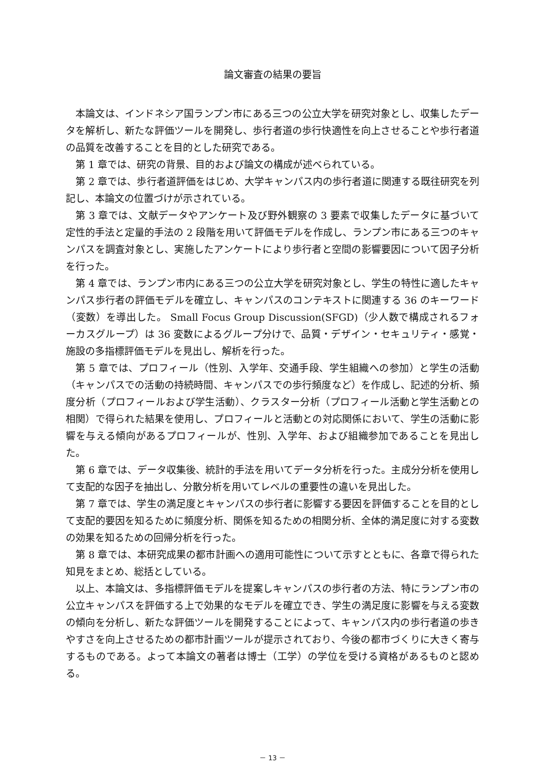論文審査の結果の要旨
本論文は、インドネシア国ランプン市にある三つの公立大学を研究対象とし、収集したデータを解析し、新たな評価ツールを開発し、歩行者道の歩行快適性を向上させることや歩行者道の品質を改善することを目的とした研究である。
第 1 章では、研究の背景、目的および論文の構成が述べられている。
第 2 章では、歩行者道評価をはじめ、大学キャンパス内の歩行者道に関連する既往研究を列記し、本論文の位置づけが示されている。
第 3 章では、文献データやアンケート及び野外観察の 3 要素で収集したデータに基づいて定性的手法と定量的手法の 2 段階を用いて評価モデルを作成し、ランプン市にある三つのキャンパスを調査対象とし、実施したアンケートにより歩行者と空間の影響要因について因子分析を行った。
第 4 章では、ランプン市内にある三つの公立大学を研究対象とし、学生の特性に適したキャンパス歩行者の評価モデルを確立し、キャンパスのコンテキストに関連する 36 のキーワード（変数）を導出した。 Small Focus Group Discussion(SFGD)（少人数で構成されるフォーカスグループ）は 36 変数によるグループ分けで、品質・デザイン・セキュリティ・感覚・施設の多指標評価モデルを見出し、解析を行った。
第 5 章では、プロフィール（性別、入学年、交通手段、学生組織への参加）と学生の活動（キャンパスでの活動の持続時間、キャンパスでの歩行頻度など）を作成し、記述的分析、頻度分析（プロフィールおよび学生活動）、クラスター分析（プロフィール活動と学生活動との相関）で得られた結果を使用し、プロフィールと活動との対応関係において、学生の活動に影響を与える傾向があるプロフィールが、性別、入学年、および組織参加であることを見出した。
第 6 章では、データ収集後、統計的手法を用いてデータ分析を行った。主成分分析を使用して支配的な因子を抽出し、分散分析を用いてレベルの重要性の違いを見出した。
第 7 章では、学生の満足度とキャンパスの歩行者に影響する要因を評価することを目的として支配的要因を知るために頻度分析、関係を知るための相関分析、全体的満足度に対する変数の効果を知るための回帰分析を行った。
第 8 章では、本研究成果の都市計画への適用可能性について示すとともに、各章で得られた知見をまとめ、総括としている。
以上、本論文は、多指標評価モデルを提案しキャンパスの歩行者の方法、特にランプン市の公立キャンパスを評価する上で効果的なモデルを確立でき、学生の満足度に影響を与える変数の傾向を分析し、新たな評価ツールを開発することによって、キャンパス内の歩行者道の歩きやすさを向上させるための都市計画ツールが提示されており、今後の都市づくりに大きく寄与するものである。よって本論文の著者は博士（工学）の学位を受ける資格があるものと認める。
－ 13 －